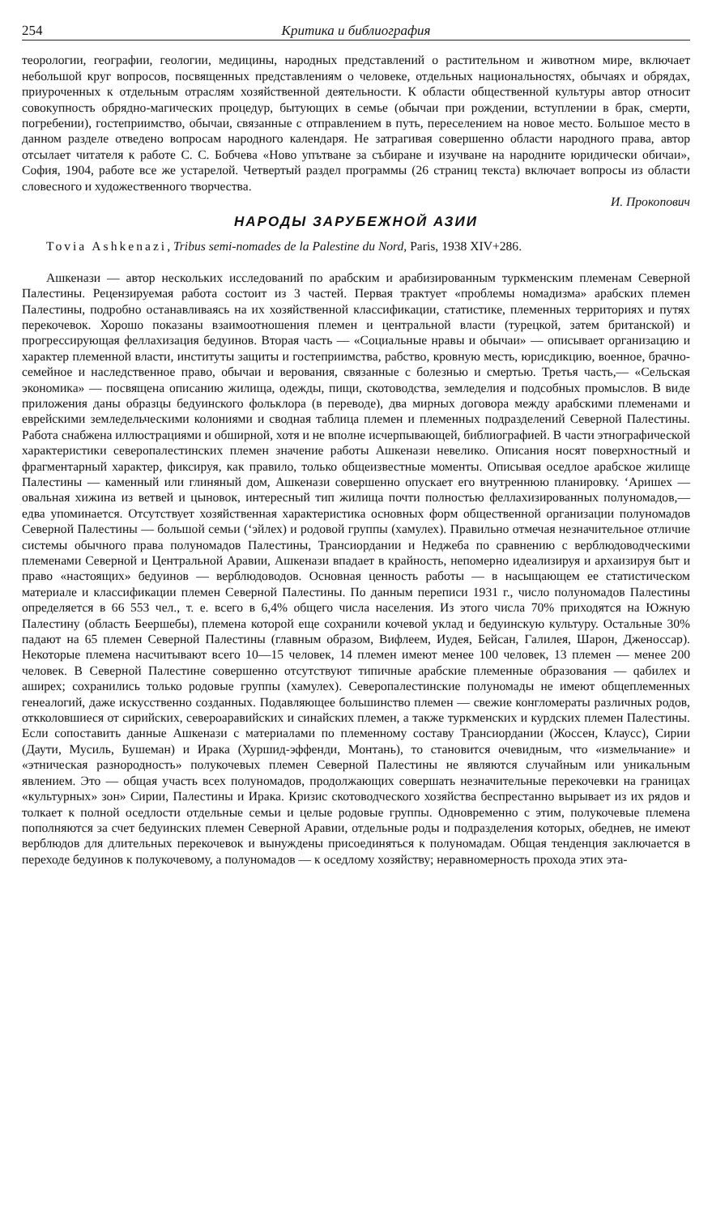254 Критика и библиография
теорологии, географии, геологии, медицины, народных представлений о растительном и животном мире, включает небольшой круг вопросов, посвященных представлениям о человеке, отдельных национальностях, обычаях и обрядах, приуроченных к отдельным отраслям хозяйственной деятельности. К области общественной культуры автор относит совокупность обрядно-магических процедур, бытующих в семье (обычаи при рождении, вступлении в брак, смерти, погребении), гостеприимство, обычаи, связанные с отправлением в путь, переселением на новое место. Большое место в данном разделе отведено вопросам народного календаря. Не затрагивая совершенно области народного права, автор отсылает читателя к работе С. С. Бобчева «Ново упътване за събиране и изучване на народните юридически обичаи», София, 1904, работе все же устарелой. Четвертый раздел программы (26 страниц текста) включает вопросы из области словесного и художественного творчества.
И. Прокопович
НАРОДЫ ЗАРУБЕЖНОЙ АЗИИ
Tovia Ashkenazi, Tribus semi-nomades de la Palestine du Nord, Paris, 1938 XIV+286.
Ашкенази — автор нескольких исследований по арабским и арабизированным туркменским племенам Северной Палестины. Рецензируемая работа состоит из 3 частей. Первая трактует «проблемы номадизма» арабских племен Палестины, подробно останавливаясь на их хозяйственной классификации, статистике, племенных территориях и путях перекочевок. Хорошо показаны взаимоотношения племен и центральной власти (турецкой, затем британской) и прогрессирующая феллахизация бедуинов. Вторая часть — «Социальные нравы и обычаи» — описывает организацию и характер племенной власти, институты защиты и гостеприимства, рабство, кровную месть, юрисдикцию, военное, брачно-семейное и наследственное право, обычаи и верования, связанные с болезнью и смертью. Третья часть,— «Сельская экономика» — посвящена описанию жилища, одежды, пищи, скотоводства, земледелия и подсобных промыслов. В виде приложения даны образцы бедуинского фольклора (в переводе), два мирных договора между арабскими племенами и еврейскими земледельческими колониями и сводная таблица племен и племенных подразделений Северной Палестины. Работа снабжена иллюстрациями и обширной, хотя и не вполне исчерпывающей, библиографией. В части этнографической характеристики северопалестинских племен значение работы Ашкенази невелико. Описания носят поверхностный и фрагментарный характер, фиксируя, как правило, только общеизвестные моменты. Описывая оседлое арабское жилище Палестины — каменный или глиняный дом, Ашкенази совершенно опускает его внутреннюю планировку. ‘Аришех — овальная хижина из ветвей и цыновок, интересный тип жилища почти полностью феллахизированных полуномадов,— едва упоминается. Отсутствует хозяйственная характеристика основных форм общественной организации полуномадов Северной Палестины — большой семьи (‘эйлех) и родовой группы (хамулех). Правильно отмечая незначительное отличие системы обычного права полуномадов Палестины, Трансиордании и Неджеба по сравнению с верблюдоводческими племенами Северной и Центральной Аравии, Ашкенази впадает в крайность, непомерно идеализируя и архаизируя быт и право «настоящих» бедуинов — верблюдоводов. Основная ценность работы — в насыщающем ее статистическом материале и классификации племен Северной Палестины. По данным переписи 1931 г., число полуномадов Палестины определяется в 66 553 чел., т. е. всего в 6,4% общего числа населения. Из этого числа 70% приходятся на Южную Палестину (область Беершебы), племена которой еще сохранили кочевой уклад и бедуинскую культуру. Остальные 30% падают на 65 племен Северной Палестины (главным образом, Вифлеем, Иудея, Бейсан, Галилея, Шарон, Дженоссар). Некоторые племена насчитывают всего 10—15 человек, 14 племен имеют менее 100 человек, 13 племен — менее 200 человек. В Северной Палестине совершенно отсутствуют типичные арабские племенные образования — qабилех и аширех; сохранились только родовые группы (хамулех). Северопалестинские полуномады не имеют общеплеменных генеалогий, даже искусственно созданных. Подавляющее большинство племен — свежие конгломераты различных родов, откколовшиеся от сирийских, североаравийских и синайских племен, а также туркменских и курдских племен Палестины. Если сопоставить данные Ашкенази с материалами по племенному составу Трансиордании (Жоссен, Клаусс), Сирии (Даути, Мусиль, Бушеман) и Ирака (Хуршид-эффенди, Монтань), то становится очевидным, что «измельчание» и «этническая разнородность» полукочевых племен Северной Палестины не являются случайным или уникальным явлением. Это — общая участь всех полуномадов, продолжающих совершать незначительные перекочевки на границах «культурных» зон» Сирии, Палестины и Ирака. Кризис скотоводческого хозяйства беспрестанно вырывает из их рядов и толкает к полной оседлости отдельные семьи и целые родовые группы. Одновременно с этим, полукочевые племена пополняются за счет бедуинских племен Северной Аравии, отдельные роды и подразделения которых, обеднев, не имеют верблюдов для длительных перекочевок и вынуждены присоединяться к полуномадам. Общая тенденция заключается в переходе бедуинов к полукочевому, а полуномадов — к оседлому хозяйству; неравномерность прохода этих эта-